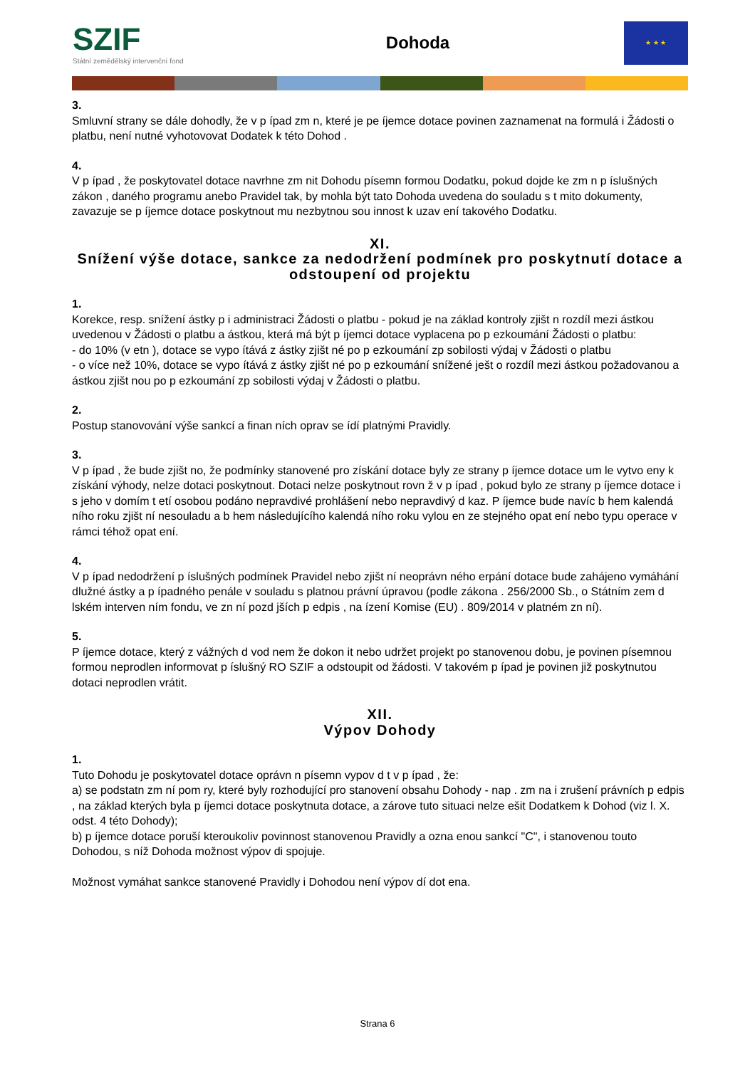SZIF
Státní zemědělský intervenční fond
Dohoda
★ ★ ★
3.
Smluvní strany se dále dohodly, že v p ípad zm n, které je pe íjemce dotace povinen zaznamenat na formulá i Žádosti o platbu, není nutné vyhotovovat Dodatek k této Dohod .
4.
V p ípad , že poskytovatel dotace navrhne zm nit Dohodu písemn formou Dodatku, pokud dojde ke zm n p íslušných zákon , daného programu anebo Pravidel tak, by mohla být tato Dohoda uvedena do souladu s t mito dokumenty, zavazuje se p íjemce dotace poskytnout mu nezbytnou sou innost k uzav ení takového Dodatku.
XI.
Snížení výše dotace, sankce za nedodržení podmínek pro poskytnutí dotace a odstoupení od projektu
1.
Korekce, resp. snížení ástky p i administraci Žádosti o platbu - pokud je na základ kontroly zjišt n rozdíl mezi ástkou uvedenou v Žádosti o platbu a ástkou, která má být p íjemci dotace vyplacena po p ezkoumání Žádosti o platbu:
- do 10% (v etn ), dotace se vypo ítává z ástky zjišt né po p ezkoumání zp sobilosti výdaj v Žádosti o platbu
- o více než 10%, dotace se vypo ítává z ástky zjišt né po p ezkoumání snížené ješt o rozdíl mezi ástkou požadovanou a ástkou zjišt nou po p ezkoumání zp sobilosti výdaj v Žádosti o platbu.
2.
Postup stanovování výše sankcí a finan ních oprav se ídí platnými Pravidly.
3.
V p ípad , že bude zjišt no, že podmínky stanovené pro získání dotace byly ze strany p íjemce dotace um le vytvo eny k získání výhody, nelze dotaci poskytnout. Dotaci nelze poskytnout rovn ž v p ípad , pokud bylo ze strany p íjemce dotace i s jeho v domím t etí osobou podáno nepravdivé prohlášení nebo nepravdivý d kaz. P íjemce bude navíc b hem kalendá ního roku zjišt ní nesouladu a b hem následujícího kalendá ního roku vylou en ze stejného opat ení nebo typu operace v rámci téhož opat ení.
4.
V p ípad nedodržení p íslušných podmínek Pravidel nebo zjišt ní neoprávn ného erpání dotace bude zahájeno vymáhání dlužné ástky a p ípadného penále v souladu s platnou právní úpravou (podle zákona . 256/2000 Sb., o Státním zem d lském interven ním fondu, ve zn ní pozd jších p edpis , na ízení Komise (EU) . 809/2014 v platném zn ní).
5.
P íjemce dotace, který z vážných d vod nem že dokon it nebo udržet projekt po stanovenou dobu, je povinen písemnou formou neprodlen informovat p íslušný RO SZIF a odstoupit od žádosti. V takovém p ípad je povinen již poskytnutou dotaci neprodlen vrátit.
XII.
Výpov Dohody
1.
Tuto Dohodu je poskytovatel dotace oprávn n písemn vypov d t v p ípad , že:
a) se podstatn zm ní pom ry, které byly rozhodující pro stanovení obsahu Dohody - nap . zm na i zrušení právních p edpis , na základ kterých byla p íjemci dotace poskytnuta dotace, a zárove tuto situaci nelze ešit Dodatkem k Dohod (viz l. X. odst. 4 této Dohody);
b) p íjemce dotace poruší kteroukoliv povinnost stanovenou Pravidly a ozna enou sankcí "C", i stanovenou touto Dohodou, s níž Dohoda možnost výpov di spojuje.
Možnost vymáhat sankce stanovené Pravidly i Dohodou není výpov dí dot ena.
Strana 6